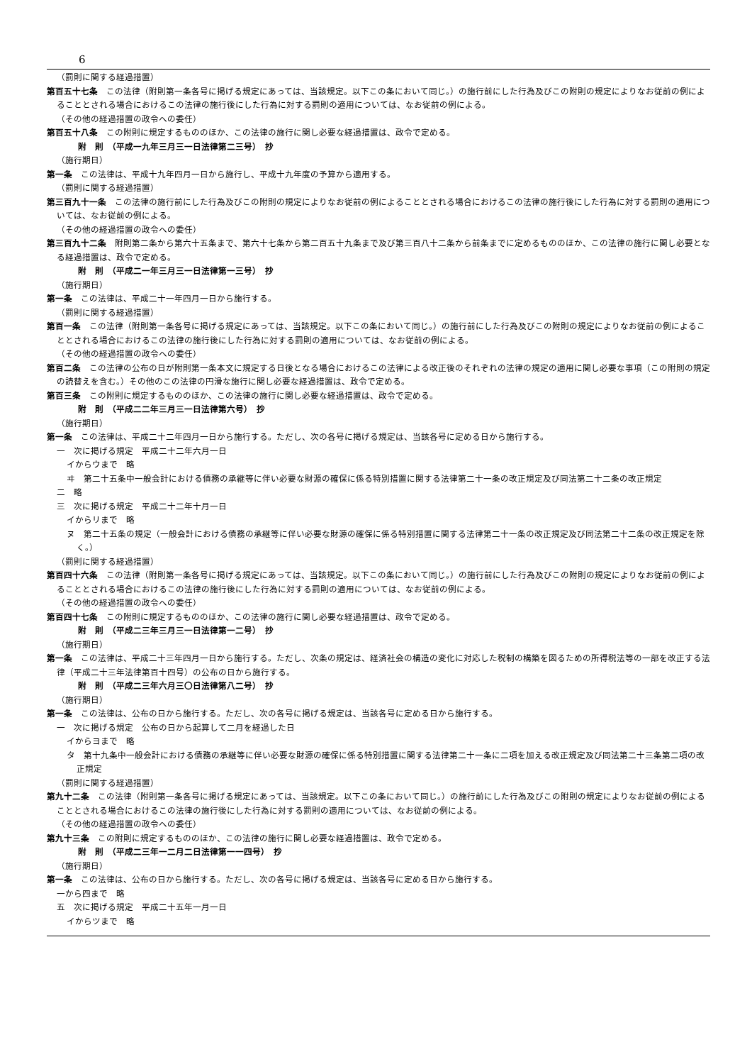6
（罰則に関する経過措置）
第百五十七条　この法律（附則第一条各号に掲げる規定にあっては、当該規定。以下この条において同じ。）の施行前にした行為及びこの附則の規定によりなお従前の例によることとされる場合におけるこの法律の施行後にした行為に対する罰則の適用については、なお従前の例による。
（その他の経過措置の政令への委任）
第百五十八条　この附則に規定するもののほか、この法律の施行に関し必要な経過措置は、政令で定める。
附　則　（平成一九年三月三一日法律第二三号）　抄
（施行期日）
第一条　この法律は、平成十九年四月一日から施行し、平成十九年度の予算から適用する。
（罰則に関する経過措置）
第三百九十一条　この法律の施行前にした行為及びこの附則の規定によりなお従前の例によることとされる場合におけるこの法律の施行後にした行為に対する罰則の適用については、なお従前の例による。
（その他の経過措置の政令への委任）
第三百九十二条　附則第二条から第六十五条まで、第六十七条から第二百五十九条まで及び第三百八十二条から前条までに定めるもののほか、この法律の施行に関し必要となる経過措置は、政令で定める。
附　則　（平成二一年三月三一日法律第一三号）　抄
（施行期日）
第一条　この法律は、平成二十一年四月一日から施行する。
（罰則に関する経過措置）
第百一条　この法律（附則第一条各号に掲げる規定にあっては、当該規定。以下この条において同じ。）の施行前にした行為及びこの附則の規定によりなお従前の例によることとされる場合におけるこの法律の施行後にした行為に対する罰則の適用については、なお従前の例による。
（その他の経過措置の政令への委任）
第百二条　この法律の公布の日が附則第一条本文に規定する日後となる場合におけるこの法律による改正後のそれぞれの法律の規定の適用に関し必要な事項（この附則の規定の読替えを含む。）その他のこの法律の円滑な施行に関し必要な経過措置は、政令で定める。
第百三条　この附則に規定するもののほか、この法律の施行に関し必要な経過措置は、政令で定める。
附　則　（平成二二年三月三一日法律第六号）　抄
（施行期日）
第一条　この法律は、平成二十二年四月一日から施行する。ただし、次の各号に掲げる規定は、当該各号に定める日から施行する。
一　次に掲げる規定　平成二十二年六月一日
イからウまで　略
ヰ　第二十五条中一般会計における債務の承継等に伴い必要な財源の確保に係る特別措置に関する法律第二十一条の改正規定及び同法第二十二条の改正規定
二　略
三　次に掲げる規定　平成二十二年十月一日
イからリまで　略
ヌ　第二十五条の規定（一般会計における債務の承継等に伴い必要な財源の確保に係る特別措置に関する法律第二十一条の改正規定及び同法第二十二条の改正規定を除く。）
（罰則に関する経過措置）
第百四十六条　この法律（附則第一条各号に掲げる規定にあっては、当該規定。以下この条において同じ。）の施行前にした行為及びこの附則の規定によりなお従前の例によることとされる場合におけるこの法律の施行後にした行為に対する罰則の適用については、なお従前の例による。
（その他の経過措置の政令への委任）
第百四十七条　この附則に規定するもののほか、この法律の施行に関し必要な経過措置は、政令で定める。
附　則　（平成二三年三月三一日法律第一二号）　抄
（施行期日）
第一条　この法律は、平成二十三年四月一日から施行する。ただし、次条の規定は、経済社会の構造の変化に対応した税制の構築を図るための所得税法等の一部を改正する法律（平成二十三年法律第百十四号）の公布の日から施行する。
附　則　（平成二三年六月三〇日法律第八二号）　抄
（施行期日）
第一条　この法律は、公布の日から施行する。ただし、次の各号に掲げる規定は、当該各号に定める日から施行する。
一　次に掲げる規定　公布の日から起算して二月を経過した日
イからヨまで　略
タ　第十九条中一般会計における債務の承継等に伴い必要な財源の確保に係る特別措置に関する法律第二十一条に二項を加える改正規定及び同法第二十三条第二項の改正規定
（罰則に関する経過措置）
第九十二条　この法律（附則第一条各号に掲げる規定にあっては、当該規定。以下この条において同じ。）の施行前にした行為及びこの附則の規定によりなお従前の例によることとされる場合におけるこの法律の施行後にした行為に対する罰則の適用については、なお従前の例による。
（その他の経過措置の政令への委任）
第九十三条　この附則に規定するもののほか、この法律の施行に関し必要な経過措置は、政令で定める。
附　則　（平成二三年一二月二日法律第一一四号）　抄
（施行期日）
第一条　この法律は、公布の日から施行する。ただし、次の各号に掲げる規定は、当該各号に定める日から施行する。
一から四まで　略
五　次に掲げる規定　平成二十五年一月一日
イからツまで　略